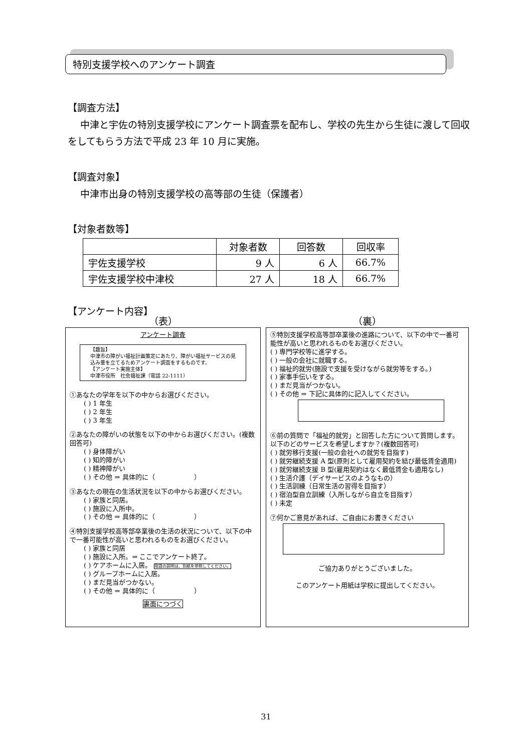特別支援学校へのアンケート調査
【調査方法】
　 中津と宇佐の特別支援学校にアンケート調査票を配布し、学校の先生から生徒に渡して回収をしてもらう方法で平成 23 年 10 月に実施。
【調査対象】
　 中津市出身の特別支援学校の高等部の生徒（保護者）
【対象者数等】
| | 対象者数 | 回答数 | 回収率 |
| 宇佐支援学校 | 9 人 | 6 人 | 66.7% |
| 宇佐支援学校中津校 | 27 人 | 18 人 | 66.7% |
【アンケート内容】
（表）
アンケート調査
【趣旨】
中津市の障がい福祉計画策定にあたり、障がい福祉サービスの見込み量を立てるためアンケート調査をするものです。
【アンケート実施主体】
中津市役所　社会福祉課（電話 22-1111）
①あなたの学年を以下の中からお選びください。
( ) 1 年生
( ) 2 年生
( ) 3 年生
②あなたの障がいの状態を以下の中からお選びください。(複数回答可)
( ) 身体障がい
( ) 知的障がい
( ) 精神障がい
( ) その他 ⇒ 具体的に（　　　　　　）
③あなたの現在の生活状況を以下の中からお選びください。
( ) 家族と同居。
( ) 施設に入所中。
( ) その他 ⇒ 具体的に（　　　　　　）
④特別支援学校高等部卒業後の生活の状況について、以下の中で一番可能性が高いと思われるものをお選びください。
( ) 家族と同居
( ) 施設に入所。⇒ ここでアンケート終了。
( ) ケアホームに入居。 用語の説明は、別紙を参照してください。
( ) グループホームに入居。
( ) まだ見当がつかない。
( ) その他 ⇒ 具体的に（　　　　　　）
裏面につづく
（裏）
⑤特別支援学校高等部卒業後の進路について、以下の中で一番可能性が高いと思われるものをお選びください。
( ) 専門学校等に進学する。
( ) 一般の会社に就職する。
( ) 福祉的就労(施設で支援を受けながら就労等をする。)
( ) 家事手伝いをする。
( ) まだ見当がつかない。
( ) その他 ⇒ 下記に具体的に記入してください。
⑥前の質問で「福祉的就労」と回答した方について質問します。以下のどのサービスを希望しますか？(複数回答可)
( ) 就労移行支援(一般の会社への就労を目指す)
( ) 就労継続支援 A 型(原則として雇用契約を結び最低賃金適用)
( ) 就労継続支援 B 型(雇用契約はなく最低賃金も適用なし)
( ) 生活介護（デイサービスのようなもの）
( ) 生活訓練（日常生活の習得を目指す）
( ) 宿泊型自立訓練（入所しながら自立を目指す）
( ) 未定
⑦何かご意見があれば、ご自由にお書きください
ご協力ありがとうございました。
このアンケート用紙は学校に提出してください。
31